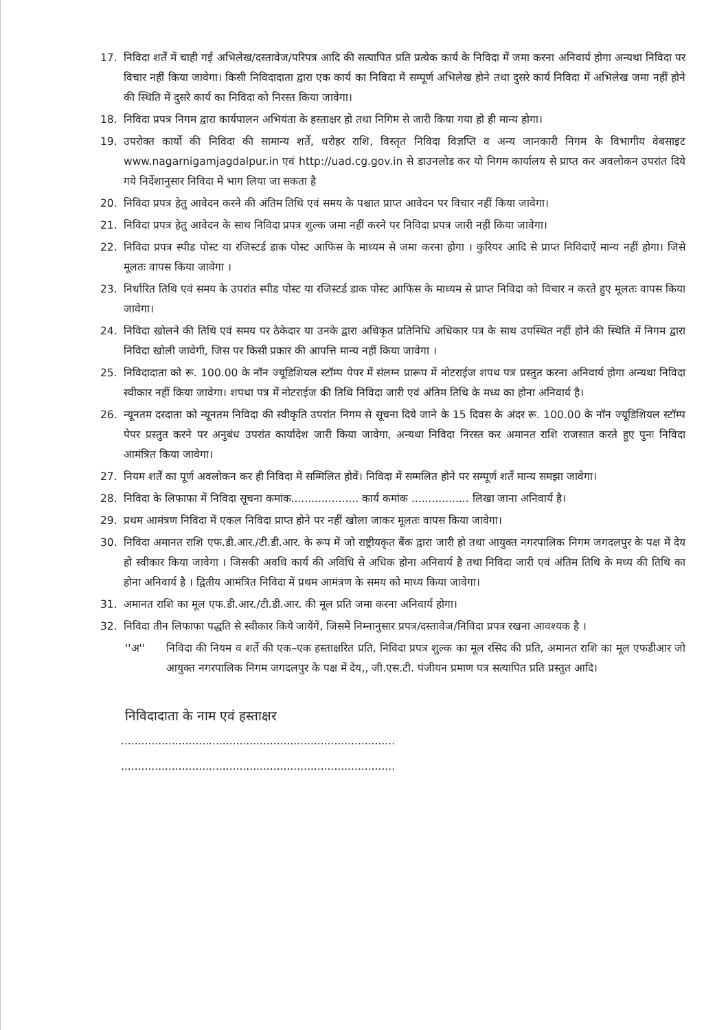17. निविदा शर्तें में चाही गई अभिलेख/दस्तावेज/परिपत्र आदि की सत्यापित प्रति प्रत्येक कार्य के निविदा में जमा करना अनिवार्य होगा अन्यथा निविदा पर विचार नहीं किया जावेगा। किसी निविदादाता द्वारा एक कार्य का निविदा में सम्पूर्ण अभिलेख होने तथा दुसरे कार्य निविदा में अभिलेख जमा नहीं होने की स्थिति में दुसरे कार्य का निविदा को निरस्त किया जावेगा।
18. निविदा प्रपत्र निगम द्वारा कार्यपालन अभियंता के हस्ताक्षर हो तथा निगिम से जारी किया गया हो ही मान्य होगा।
19. उपरोक्त कार्यो की निविदा की सामान्य शर्ते, धरोहर राशि, विस्तृत निविदा विज्ञप्ति व अन्य जानकारी निगम के विभागीय वेबसाइट www.nagarnigamjagdalpur.in एवं http://uad.cg.gov.in से डाउनलोड कर यो निगम कार्यालय से प्राप्त कर अवलोकन उपरांत दिये गये निर्देशानुसार निविदा में भाग लिया जा सकता है
20. निविदा प्रपत्र हेतु आवेदन करने की अंतिम तिथि एवं समय के पश्चात प्राप्त आवेदन पर विचार नहीं किया जावेगा।
21. निविदा प्रपत्र हेतु आवेदन के साथ निविदा प्रपत्र शुल्क जमा नहीं करने पर निविदा प्रपत्र जारी नहीं किया जावेगा।
22. निविदा प्रपत्र स्पीड पोस्ट या रजिस्टर्ड डाक पोस्ट आफिस के माध्यम से जमा करना होगा । कुरियर आदि से प्राप्त निविदाऐं मान्य नहीं होगा। जिसे मूलतः वापस किया जावेगा ।
23. निर्धारित तिथि एवं समय के उपरांत स्पीड पोस्ट या रजिस्टर्ड डाक पोस्ट आफिस के माध्यम से प्राप्त निविदा को विचार न करते हुए मूलतः वापस किया जावेगा।
24. निविदा खोलने की तिथि एवं समय पर ठेकेदार या उनके द्वारा अधिकृत प्रतिनिधि अधिकार पत्र के साथ उपस्थित नहीं होने की स्थिति में निगम द्वारा निविदा खोली जावेगी, जिस पर किसी प्रकार की आपत्ति मान्य नहीं किया जावेगा ।
25. निविदादाता को रू. 100.00 के नॉन ज्यूडिशियल स्टॉम्प पेपर में संलग्न प्रारूप में नोटराईज शपथ पत्र प्रस्तुत करना अनिवार्य होगा अन्यथा निविदा स्वीकार नहीं किया जावेगा। शपथा पत्र में नोटराईज की तिथि निविदा जारी एवं अंतिम तिथि के मध्य का होना अनिवार्य है।
26. न्यूनतम दरदाता को न्यूनतम निविदा की स्वीकृति उपरांत निगम से सूचना दिये जाने के 15 दिवस के अंदर रू. 100.00 के नॉन ज्यूडिशियल स्टॉम्प पेपर प्रस्तुत करने पर अनुबंध उपरांत कार्यादेश जारी किया जावेगा, अन्यथा निविदा निरस्त कर अमानत राशि राजसात करते हुए पुनः निविदा आमंत्रित किया जावेगा।
27. नियम शर्तें का पूर्ण अवलोकन कर ही निविदा में सम्मिलित होवें। निविदा में सम्मलित होने पर सम्पूर्ण शर्ते मान्य समझा जावेगा।
28. निविदा के लिफाफा में निविदा सूचना कमांक.................... कार्य कमांक ................. लिखा जाना अनिवार्य है।
29. प्रथम आमंत्रण निविदा में एकल निविदा प्राप्त होने पर नहीं खोला जाकर मूलतः वापस किया जावेगा।
30. निविदा अमानत राशि एफ.डी.आर./टी.डी.आर. के रूप में जो राष्ट्रीयकृत बैंक द्वारा जारी हो तथा आयुक्त नगरपालिक निगम जगदलपुर के पक्ष में देय हो स्वीकार किया जावेगा । जिसकी अवधि कार्य की अविधि से अधिक होना अनिवार्य है तथा निविदा जारी एवं अंतिम तिथि के मध्य की तिथि का होना अनिवार्य है । द्वितीय आमंत्रित निविदा में प्रथम आमंत्रण के समय को माध्य किया जावेगा।
31. अमानत राशि का मूल एफ.डी.आर./टी.डी.आर. की मूल प्रति जमा करना अनिवार्य होगा।
32. निविदा तीन लिफाफा पद्धति से स्वीकार किये जायेंगें, जिसमें निम्नानुसार प्रपत्र/दस्तावेज/निविदा प्रपत्र रखना आवश्यक है ।
''अ'' निविदा की नियम व शर्ते की एक–एक हस्ताक्षरित प्रति, निविदा प्रपत्र शुल्क का मूल रसिद की प्रति, अमानत राशि का मूल एफडीआर जो आयुक्त नगरपालिक निगम जगदलपुर के पक्ष में देय,, जी.एस.टी. पंजीयन प्रमाण पत्र सत्यापित प्रति प्रस्तुत आदि।
निविदादाता के नाम एवं हस्ताक्षर
.................................................................................
.................................................................................